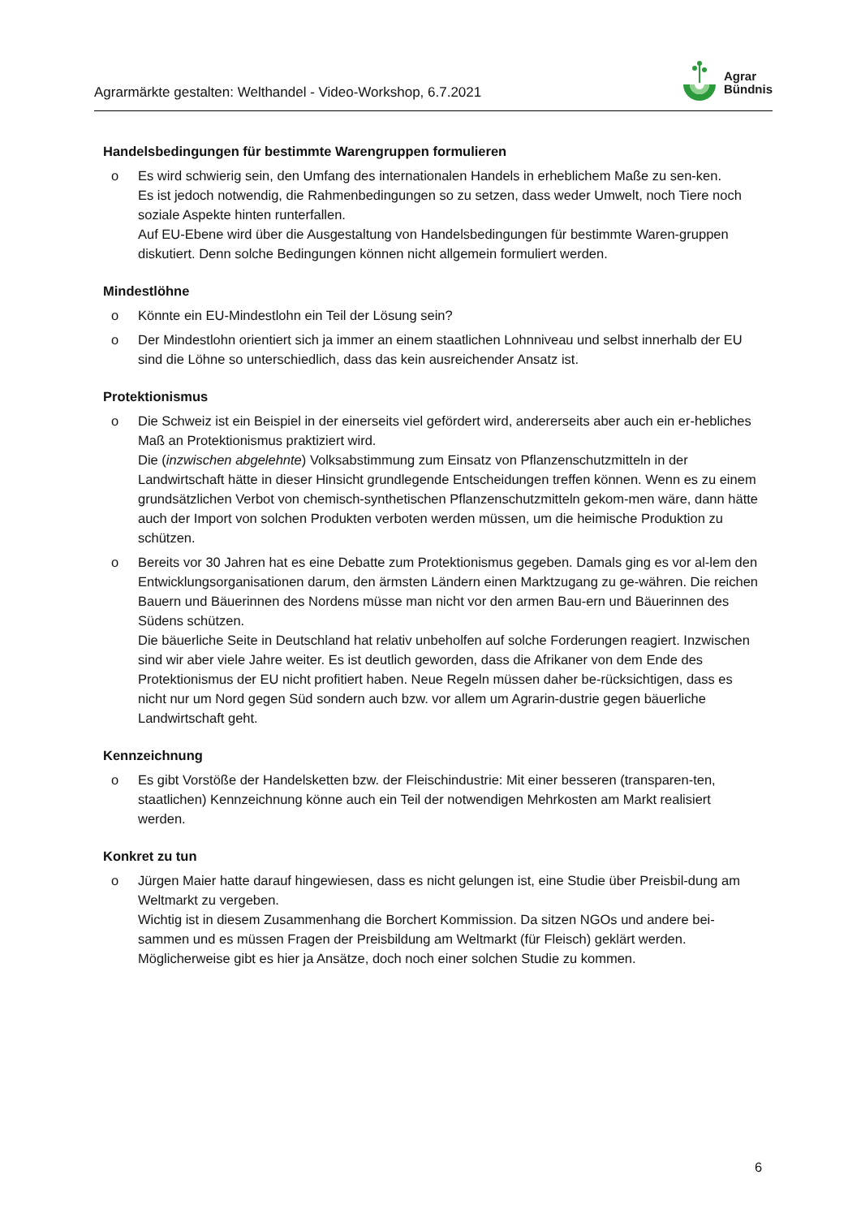Agrarmärkte gestalten: Welthandel - Video-Workshop, 6.7.2021
Agrar
Bündnis
Handelsbedingungen für bestimmte Warengruppen formulieren
o Es wird schwierig sein, den Umfang des internationalen Handels in erheblichem Maße zu sen-ken.
Es ist jedoch notwendig, die Rahmenbedingungen so zu setzen, dass weder Umwelt, noch Tiere noch soziale Aspekte hinten runterfallen.
Auf EU-Ebene wird über die Ausgestaltung von Handelsbedingungen für bestimmte Waren-gruppen diskutiert. Denn solche Bedingungen können nicht allgemein formuliert werden.
Mindestlöhne
o Könnte ein EU-Mindestlohn ein Teil der Lösung sein?
o Der Mindestlohn orientiert sich ja immer an einem staatlichen Lohnniveau und selbst innerhalb der EU sind die Löhne so unterschiedlich, dass das kein ausreichender Ansatz ist.
Protektionismus
o Die Schweiz ist ein Beispiel in der einerseits viel gefördert wird, andererseits aber auch ein er-hebliches Maß an Protektionismus praktiziert wird.
Die (inzwischen abgelehnte) Volksabstimmung zum Einsatz von Pflanzenschutzmitteln in der Landwirtschaft hätte in dieser Hinsicht grundlegende Entscheidungen treffen können. Wenn es zu einem grundsätzlichen Verbot von chemisch-synthetischen Pflanzenschutzmitteln gekom-men wäre, dann hätte auch der Import von solchen Produkten verboten werden müssen, um die heimische Produktion zu schützen.
o Bereits vor 30 Jahren hat es eine Debatte zum Protektionismus gegeben. Damals ging es vor al-lem den Entwicklungsorganisationen darum, den ärmsten Ländern einen Marktzugang zu ge-währen. Die reichen Bauern und Bäuerinnen des Nordens müsse man nicht vor den armen Bau-ern und Bäuerinnen des Südens schützen.
Die bäuerliche Seite in Deutschland hat relativ unbeholfen auf solche Forderungen reagiert. Inzwischen sind wir aber viele Jahre weiter. Es ist deutlich geworden, dass die Afrikaner von dem Ende des Protektionismus der EU nicht profitiert haben. Neue Regeln müssen daher be-rücksichtigen, dass es nicht nur um Nord gegen Süd sondern auch bzw. vor allem um Agrarin-dustrie gegen bäuerliche Landwirtschaft geht.
Kennzeichnung
o Es gibt Vorstöße der Handelsketten bzw. der Fleischindustrie: Mit einer besseren (transparen-ten, staatlichen) Kennzeichnung könne auch ein Teil der notwendigen Mehrkosten am Markt realisiert werden.
Konkret zu tun
o Jürgen Maier hatte darauf hingewiesen, dass es nicht gelungen ist, eine Studie über Preisbil-dung am Weltmarkt zu vergeben.
Wichtig ist in diesem Zusammenhang die Borchert Kommission. Da sitzen NGOs und andere bei-sammen und es müssen Fragen der Preisbildung am Weltmarkt (für Fleisch) geklärt werden. Möglicherweise gibt es hier ja Ansätze, doch noch einer solchen Studie zu kommen.
6